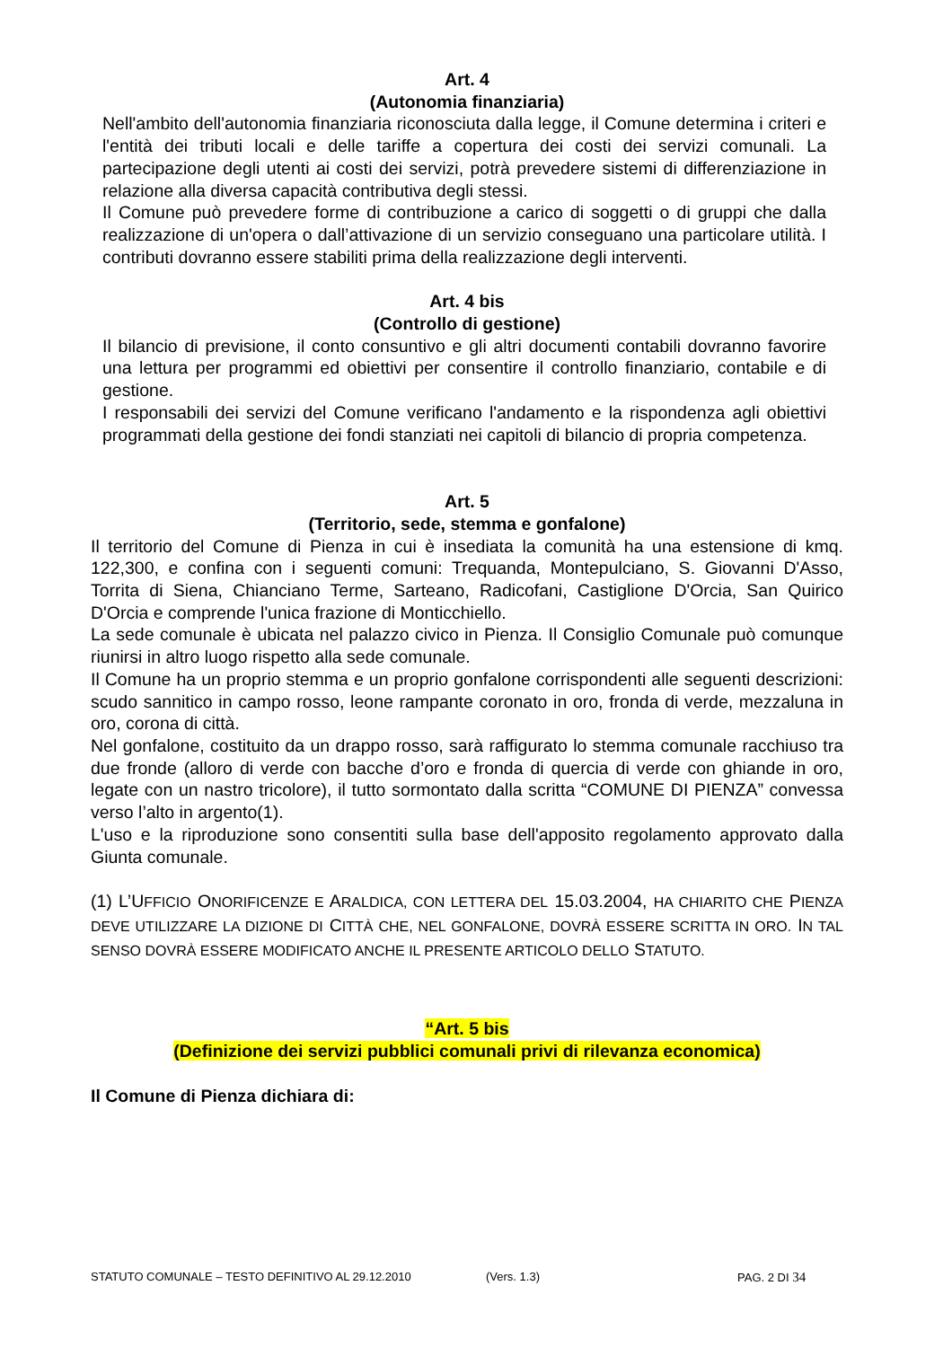Art. 4
(Autonomia finanziaria)
Nell'ambito dell'autonomia finanziaria riconosciuta dalla legge, il Comune determina i criteri e l'entità dei tributi locali e delle tariffe a copertura dei costi dei servizi comunali. La partecipazione degli utenti ai costi dei servizi, potrà prevedere sistemi di differenziazione in relazione alla diversa capacità contributiva degli stessi.
Il Comune può prevedere forme di contribuzione a carico di soggetti o di gruppi che dalla realizzazione di un'opera o dall’attivazione di un servizio conseguano una particolare utilità. I contributi dovranno essere stabiliti prima della realizzazione degli interventi.
Art. 4 bis
(Controllo di gestione)
Il bilancio di previsione, il conto consuntivo e gli altri documenti contabili dovranno favorire una lettura per programmi ed obiettivi per consentire il controllo finanziario, contabile e di gestione.
I responsabili dei servizi del Comune verificano l'andamento e la rispondenza agli obiettivi programmati della gestione dei fondi stanziati nei capitoli di bilancio di propria competenza.
Art. 5
(Territorio, sede, stemma e gonfalone)
Il territorio del Comune di Pienza in cui è insediata la comunità ha una estensione di kmq. 122,300, e confina con i seguenti comuni: Trequanda, Montepulciano, S. Giovanni D'Asso, Torrita di Siena, Chianciano Terme, Sarteano, Radicofani, Castiglione D'Orcia, San Quirico D'Orcia e comprende l'unica frazione di Monticchiello.
La sede comunale è ubicata nel palazzo civico in Pienza. Il Consiglio Comunale può comunque riunirsi in altro luogo rispetto alla sede comunale.
Il Comune ha un proprio stemma e un proprio gonfalone corrispondenti alle seguenti descrizioni: scudo sannitico in campo rosso, leone rampante coronato in oro, fronda di verde, mezzaluna in oro, corona di città.
Nel gonfalone, costituito da un drappo rosso, sarà raffigurato lo stemma comunale racchiuso tra due fronde (alloro di verde con bacche d’oro e fronda di quercia di verde con ghiande in oro, legate con un nastro tricolore), il tutto sormontato dalla scritta “COMUNE DI PIENZA” convessa verso l’alto in argento(1).
L'uso e la riproduzione sono consentiti sulla base dell'apposito regolamento approvato dalla Giunta comunale.
(1) L’UFFICIO ONORIFICENZE E ARALDICA, CON LETTERA DEL 15.03.2004, HA CHIARITO CHE PIENZA DEVE UTILIZZARE LA DIZIONE DI CITTÀ CHE, NEL GONFALONE, DOVRÀ ESSERE SCRITTA IN ORO. IN TAL SENSO DOVRÀ ESSERE MODIFICATO ANCHE IL PRESENTE ARTICOLO DELLO STATUTO.
“Art. 5 bis
(Definizione dei servizi pubblici comunali privi di rilevanza economica)
Il Comune di Pienza dichiara di:
STATUTO COMUNALE – TESTO DEFINITIVO AL 29.12.2010 (Vers. 1.3) PAG. 2 DI 34